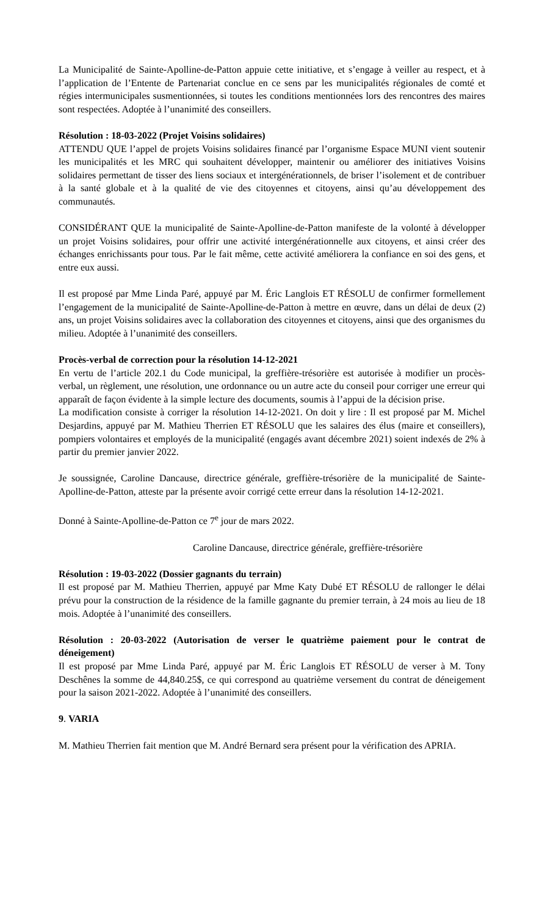La Municipalité de Sainte-Apolline-de-Patton appuie cette initiative, et s’engage à veiller au respect, et à l’application de l’Entente de Partenariat conclue en ce sens par les municipalités régionales de comté et régies intermunicipales susmentionnées, si toutes les conditions mentionnées lors des rencontres des maires sont respectées. Adoptée à l’unanimité des conseillers.
Résolution : 18-03-2022 (Projet Voisins solidaires)
ATTENDU QUE l’appel de projets Voisins solidaires financé par l’organisme Espace MUNI vient soutenir les municipalités et les MRC qui souhaitent développer, maintenir ou améliorer des initiatives Voisins solidaires permettant de tisser des liens sociaux et intergénérationnels, de briser l’isolement et de contribuer à la santé globale et à la qualité de vie des citoyennes et citoyens, ainsi qu’au développement des communautés.
CONSIDÉRANT QUE la municipalité de Sainte-Apolline-de-Patton manifeste de la volonté à développer un projet Voisins solidaires, pour offrir une activité intergénérationnelle aux citoyens, et ainsi créer des échanges enrichissants pour tous. Par le fait même, cette activité améliorera la confiance en soi des gens, et entre eux aussi.
Il est proposé par Mme Linda Paré, appuyé par M. Éric Langlois ET RÉSOLU de confirmer formellement l’engagement de la municipalité de Sainte-Apolline-de-Patton à mettre en œuvre, dans un délai de deux (2) ans, un projet Voisins solidaires avec la collaboration des citoyennes et citoyens, ainsi que des organismes du milieu. Adoptée à l’unanimité des conseillers.
Procès-verbal de correction pour la résolution 14-12-2021
En vertu de l’article 202.1 du Code municipal, la greffière-trésorière est autorisée à modifier un procès-verbal, un règlement, une résolution, une ordonnance ou un autre acte du conseil pour corriger une erreur qui apparaît de façon évidente à la simple lecture des documents, soumis à l’appui de la décision prise.
La modification consiste à corriger la résolution 14-12-2021. On doit y lire : Il est proposé par M. Michel Desjardins, appuyé par M. Mathieu Therrien ET RÉSOLU que les salaires des élus (maire et conseillers), pompiers volontaires et employés de la municipalité (engagés avant décembre 2021) soient indexés de 2% à partir du premier janvier 2022.
Je soussignée, Caroline Dancause, directrice générale, greffière-trésorière de la municipalité de Sainte-Apolline-de-Patton, atteste par la présente avoir corrigé cette erreur dans la résolution 14-12-2021.
Donné à Sainte-Apolline-de-Patton ce 7<sup>e</sup> jour de mars 2022.
Caroline Dancause, directrice générale, greffière-trésorière
Résolution : 19-03-2022 (Dossier gagnants du terrain)
Il est proposé par M. Mathieu Therrien, appuyé par Mme Katy Dubé ET RÉSOLU de rallonger le délai prévu pour la construction de la résidence de la famille gagnante du premier terrain, à 24 mois au lieu de 18 mois. Adoptée à l’unanimité des conseillers.
Résolution : 20-03-2022 (Autorisation de verser le quatrième paiement pour le contrat de déneigement)
Il est proposé par Mme Linda Paré, appuyé par M. Éric Langlois ET RÉSOLU de verser à M. Tony Deschênes la somme de 44,840.25$, ce qui correspond au quatrième versement du contrat de déneigement pour la saison 2021-2022. Adoptée à l’unanimité des conseillers.
9. VARIA
M. Mathieu Therrien fait mention que M. André Bernard sera présent pour la vérification des APRIA.